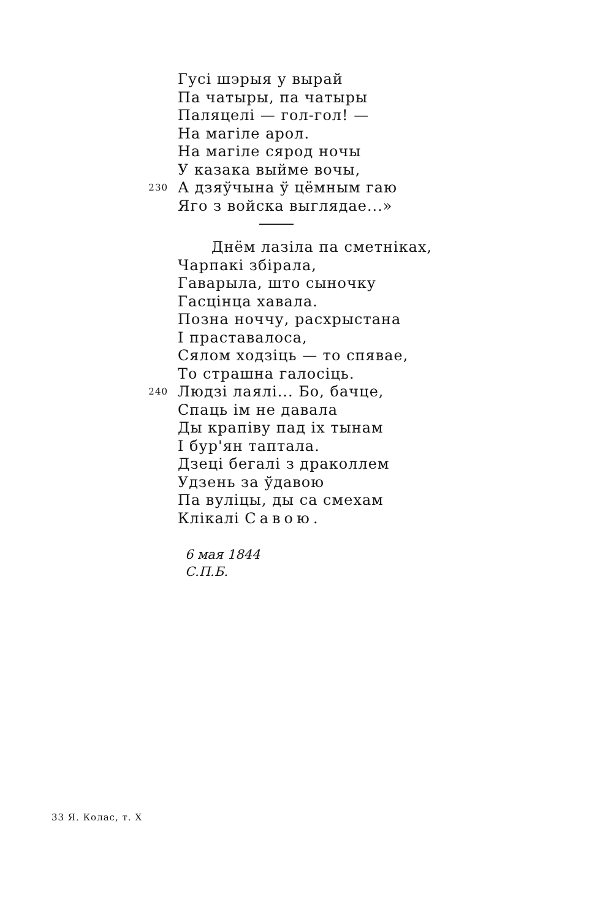Гусі шэрыя у вырай
Па чатыры, па чатыры
Паляцелі — гол-гол! —
На магіле арол.
На магіле сярод ночы
У казака выйме вочы,
230 А дзяўчына ў цёмным гаю
Яго з войска выглядае...»
Днём лазіла па сметніках,
Чарпакі збірала,
Гаварыла, што сыночку
Гасцінца хавала.
Позна ноччу, расхрыстана
І праставалоса,
Сялом ходзіць — то спявае,
То страшна галосіць.
240 Людзі лаялі... Бо, бачце,
Спаць ім не давала
Ды крапіву пад іх тынам
І бур'ян таптала.
Дзеці бегалі з драколлем
Удзень за ўдавою
Па вуліцы, ды са смехам
Клікалі Савою.
6 мая 1844
С.П.Б.
33 Я. Колас, т. X